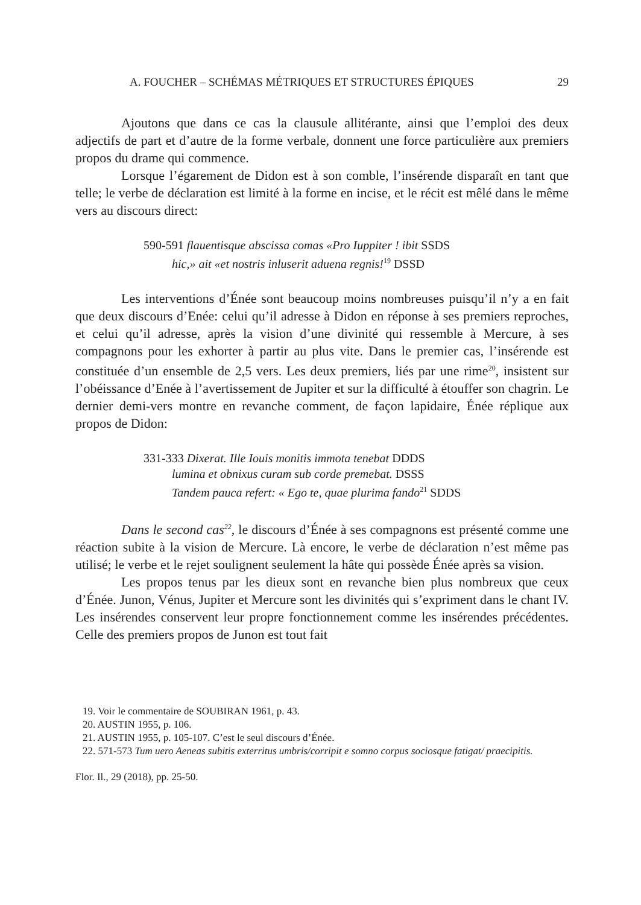A. FOUCHER – SCHÉMAS MÉTRIQUES ET STRUCTURES ÉPIQUES 29
Ajoutons que dans ce cas la clausule allitérante, ainsi que l’emploi des deux adjectifs de part et d’autre de la forme verbale, donnent une force particu­lière aux premiers propos du drame qui commence.
Lorsque l’égarement de Didon est à son comble, l’insérende disparaît en tant que telle; le verbe de déclaration est limité à la forme en incise, et le récit est mêlé dans le même vers au discours direct:
590-591 flauentisque abscissa comas «Pro Iuppiter ! ibit SSDS
hic,» ait «et nostris inluserit aduena regnis!<sup>19</sup> DSSD
Les interventions d’Énée sont beaucoup moins nombreuses puisqu’il n’y a en fait que deux discours d’Enée: celui qu’il adresse à Didon en réponse à ses premiers reproches, et celui qu’il adresse, après la vision d’une divinité qui ressemble à Mercure, à ses compagnons pour les exhorter à partir au plus vite. Dans le premier cas, l’insérende est constituée d’un ensemble de 2,5 vers. Les deux premiers, liés par une rime<sup>20</sup>, insistent sur l’obéissance d’Enée à l’avertissement de Jupiter et sur la difficulté à étouffer son chagrin. Le dernier demi-vers montre en revanche comment, de façon lapidaire, Énée réplique aux propos de Didon:
331-333 Dixerat. Ille Iouis monitis immota tenebat DDDS
lumina et obnixus curam sub corde premebat. DSSS
Tandem pauca refert: « Ego te, quae plurima fando<sup>21</sup> SDDS
Dans le second cas<sup>22</sup>, le discours d’Énée à ses compagnons est présenté comme une réaction subite à la vision de Mercure. Là encore, le verbe de décla­ration n’est même pas utilisé; le verbe et le rejet soulignent seulement la hâte qui possède Énée après sa vision.
Les propos tenus par les dieux sont en revanche bien plus nombreux que ceux d’Énée. Junon, Vénus, Jupiter et Mercure sont les divinités qui s’expriment dans le chant IV. Les insérendes conservent leur propre fonctionnement comme les insérendes précédentes. Celle des premiers propos de Junon est tout fait
19. Voir le commentaire de SOUBIRAN 1961, p. 43.
20. AUSTIN 1955, p. 106.
21. AUSTIN 1955, p. 105-107. C’est le seul discours d’Énée.
22. 571-573 Tum uero Aeneas subitis exterritus umbris/corripit e somno corpus sociosque fatigat/ praecipitis.
Flor. Il., 29 (2018), pp. 25-50.